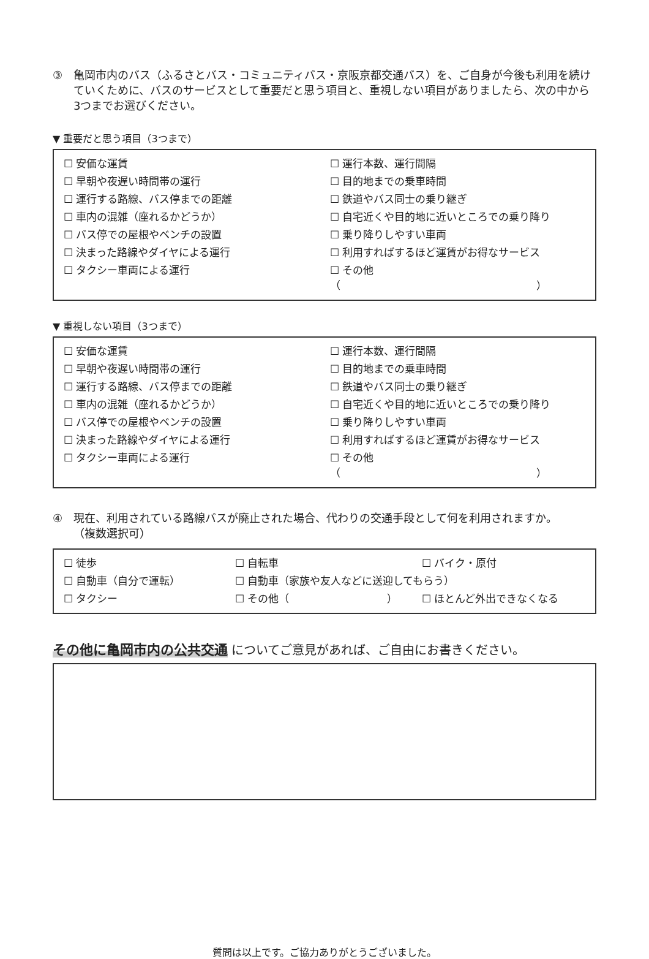③ 亀岡市内のバス（ふるさとバス・コミュニティバス・京阪京都交通バス）を、ご自身が今後も利用を続けていくために、バスのサービスとして重要だと思う項目と、重視しない項目がありましたら、次の中から3つまでお選びください。
▼ 重要だと思う項目（3つまで）
☐ 安価な運賃
☐ 運行本数、運行間隔
☐ 早朝や夜遅い時間帯の運行
☐ 目的地までの乗車時間
☐ 運行する路線、バス停までの距離
☐ 鉄道やバス同士の乗り継ぎ
☐ 車内の混雑（座れるかどうか）
☐ 自宅近くや目的地に近いところでの乗り降り
☐ バス停での屋根やベンチの設置
☐ 乗り降りしやすい車両
☐ 決まった路線やダイヤによる運行
☐ 利用すればするほど運賃がお得なサービス
☐ タクシー車両による運行
☐ その他（ ）
▼ 重視しない項目（3つまで）
☐ 安価な運賃
☐ 運行本数、運行間隔
☐ 早朝や夜遅い時間帯の運行
☐ 目的地までの乗車時間
☐ 運行する路線、バス停までの距離
☐ 鉄道やバス同士の乗り継ぎ
☐ 車内の混雑（座れるかどうか）
☐ 自宅近くや目的地に近いところでの乗り降り
☐ バス停での屋根やベンチの設置
☐ 乗り降りしやすい車両
☐ 決まった路線やダイヤによる運行
☐ 利用すればするほど運賃がお得なサービス
☐ タクシー車両による運行
☐ その他（ ）
④ 現在、利用されている路線バスが廃止された場合、代わりの交通手段として何を利用されますか。
（複数選択可）
☐ 徒歩
☐ 自転車
☐ バイク・原付
☐ 自動車（自分で運転）
☐ 自動車（家族や友人などに送迎してもらう）
☐ タクシー
☐ その他（ ）
☐ ほとんど外出できなくなる
その他に亀岡市内の公共交通 についてご意見があれば、ご自由にお書きください。
質問は以上です。ご協力ありがとうございました。